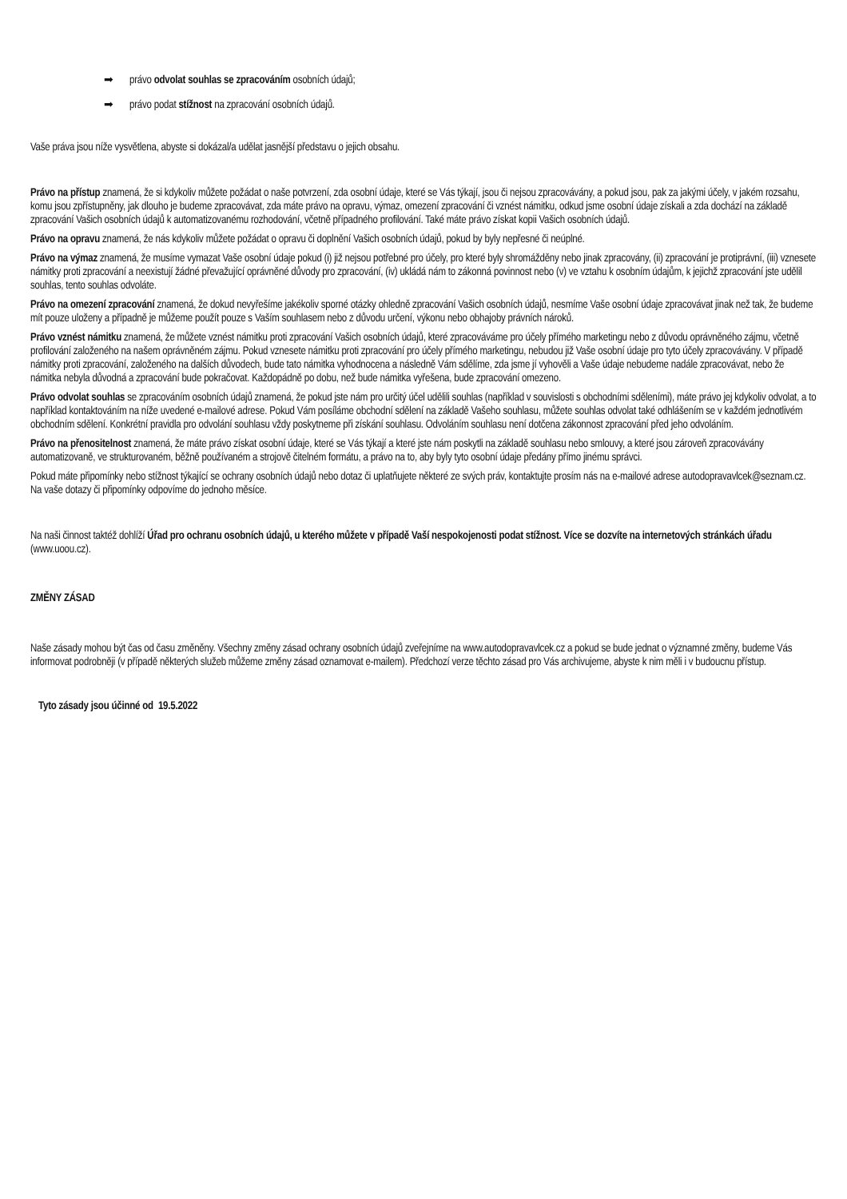➡ právo odvolat souhlas se zpracováním osobních údajů;
➡ právo podat stížnost na zpracování osobních údajů.
Vaše práva jsou níže vysvětlena, abyste si dokázal/a udělat jasnější představu o jejich obsahu.
Právo na přístup znamená, že si kdykoliv můžete požádat o naše potvrzení, zda osobní údaje, které se Vás týkají, jsou či nejsou zpracovávány, a pokud jsou, pak za jakými účely, v jakém rozsahu, komu jsou zpřístupněny, jak dlouho je budeme zpracovávat, zda máte právo na opravu, výmaz, omezení zpracování či vznést námitku, odkud jsme osobní údaje získali a zda dochází na základě zpracování Vašich osobních údajů k automatizovanému rozhodování, včetně případného profilování. Také máte právo získat kopii Vašich osobních údajů.
Právo na opravu znamená, že nás kdykoliv můžete požádat o opravu či doplnění Vašich osobních údajů, pokud by byly nepřesné či neúplné.
Právo na výmaz znamená, že musíme vymazat Vaše osobní údaje pokud (i) již nejsou potřebné pro účely, pro které byly shromážděny nebo jinak zpracovány, (ii) zpracování je protiprávní, (iii) vznesete námitky proti zpracování a neexistují žádné převažující oprávněné důvody pro zpracování, (iv) ukládá nám to zákonná povinnost nebo (v) ve vztahu k osobním údajům, k jejichž zpracování jste udělil souhlas, tento souhlas odvoláte.
Právo na omezení zpracování znamená, že dokud nevyřešíme jakékoliv sporné otázky ohledně zpracování Vašich osobních údajů, nesmíme Vaše osobní údaje zpracovávat jinak než tak, že budeme mít pouze uloženy a případně je můžeme použít pouze s Vaším souhlasem nebo z důvodu určení, výkonu nebo obhajoby právních nároků.
Právo vznést námitku znamená, že můžete vznést námitku proti zpracování Vašich osobních údajů, které zpracováváme pro účely přímého marketingu nebo z důvodu oprávněného zájmu, včetně profilování založeného na našem oprávněném zájmu. Pokud vznesete námitku proti zpracování pro účely přímého marketingu, nebudou již Vaše osobní údaje pro tyto účely zpracovávány. V případě námitky proti zpracování, založeného na dalších důvodech, bude tato námitka vyhodnocena a následně Vám sdělíme, zda jsme jí vyhověli a Vaše údaje nebudeme nadále zpracovávat, nebo že námitka nebyla důvodná a zpracování bude pokračovat. Každopádně po dobu, než bude námitka vyřešena, bude zpracování omezeno.
Právo odvolat souhlas se zpracováním osobních údajů znamená, že pokud jste nám pro určitý účel udělili souhlas (například v souvislosti s obchodními sděleními), máte právo jej kdykoliv odvolat, a to například kontaktováním na níže uvedené e-mailové adrese. Pokud Vám posíláme obchodní sdělení na základě Vašeho souhlasu, můžete souhlas odvolat také odhlášením se v každém jednotlivém obchodním sdělení. Konkrétní pravidla pro odvolání souhlasu vždy poskytneme při získání souhlasu. Odvoláním souhlasu není dotčena zákonnost zpracování před jeho odvoláním.
Právo na přenositelnost znamená, že máte právo získat osobní údaje, které se Vás týkají a které jste nám poskytli na základě souhlasu nebo smlouvy, a které jsou zároveň zpracovávány automatizovaně, ve strukturovaném, běžně používaném a strojově čitelném formátu, a právo na to, aby byly tyto osobní údaje předány přímo jinému správci.
Pokud máte připomínky nebo stížnost týkající se ochrany osobních údajů nebo dotaz či uplatňujete některé ze svých práv, kontaktujte prosím nás na e-mailové adrese autodopravavlcek@seznam.cz. Na vaše dotazy či připomínky odpovíme do jednoho měsíce.
Na naši činnost taktéž dohlíží Úřad pro ochranu osobních údajů, u kterého můžete v případě Vaší nespokojenosti podat stížnost. Více se dozvíte na internetových stránkách úřadu (www.uoou.cz).
ZMĚNY ZÁSAD
Naše zásady mohou být čas od času změněny. Všechny změny zásad ochrany osobních údajů zveřejníme na www.autodopravavlcek.cz a pokud se bude jednat o významné změny, budeme Vás informovat podrobněji (v případě některých služeb můžeme změny zásad oznamovat e-mailem). Předchozí verze těchto zásad pro Vás archivujeme, abyste k nim měli i v budoucnu přístup.
Tyto zásady jsou účinné od 19.5.2022